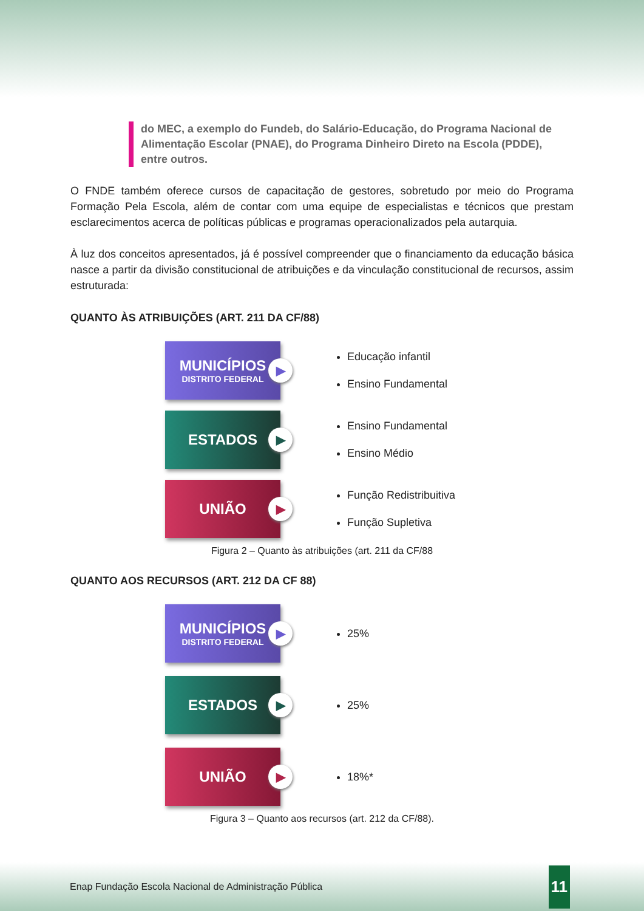do MEC, a exemplo do Fundeb, do Salário-Educação, do Programa Nacional de Alimentação Escolar (PNAE), do Programa Dinheiro Direto na Escola (PDDE), entre outros.
O FNDE também oferece cursos de capacitação de gestores, sobretudo por meio do Programa Formação Pela Escola, além de contar com uma equipe de especialistas e técnicos que prestam esclarecimentos acerca de políticas públicas e programas operacionalizados pela autarquia.
À luz dos conceitos apresentados, já é possível compreender que o financiamento da educação básica nasce a partir da divisão constitucional de atribuições e da vinculação constitucional de recursos, assim estruturada:
QUANTO ÀS ATRIBUIÇÕES (ART. 211 DA CF/88)
MUNICÍPIOS
DISTRITO FEDERAL
▶
Educação infantil
Ensino Fundamental
ESTADOS
▶
Ensino Fundamental
Ensino Médio
UNIÃO
▶
Função Redistribuitiva
Função Supletiva
Figura 2 – Quanto às atribuições (art. 211 da CF/88
QUANTO AOS RECURSOS (ART. 212 DA CF 88)
MUNICÍPIOS
DISTRITO FEDERAL
▶
25%
ESTADOS
▶
25%
UNIÃO
▶
18%*
Figura 3 – Quanto aos recursos (art. 212 da CF/88).
Enap Fundação Escola Nacional de Administração Pública 11